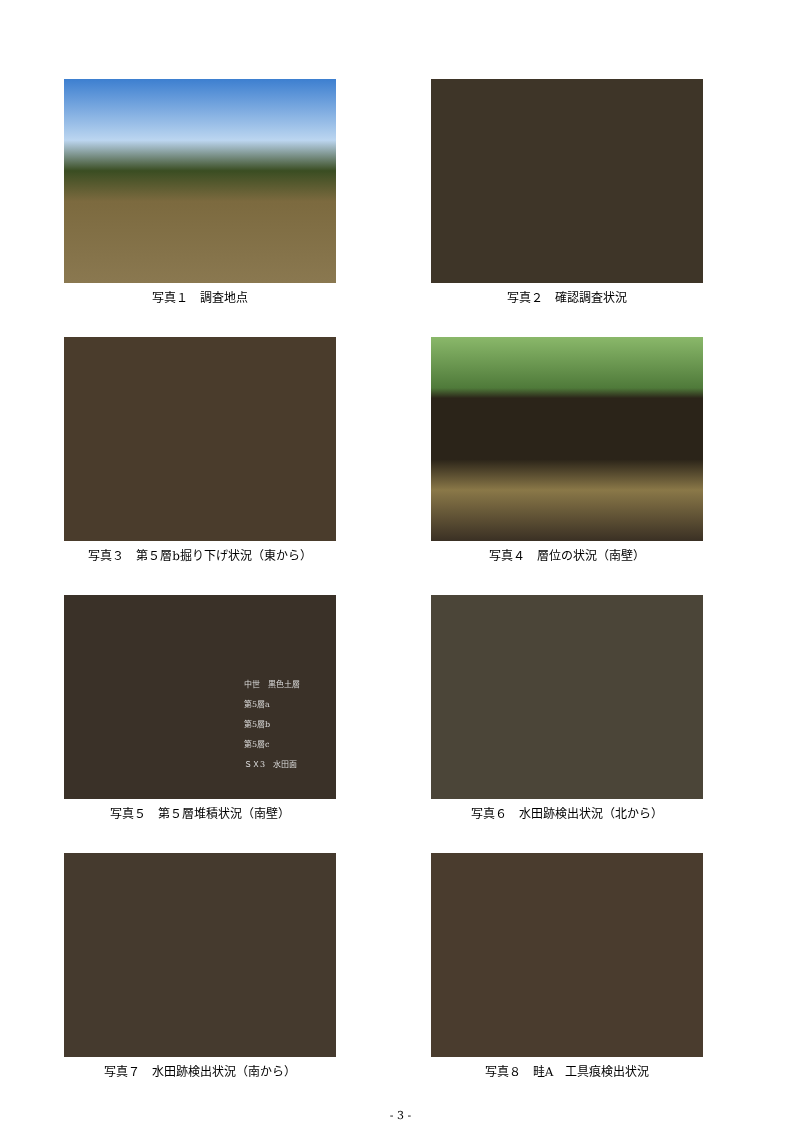写真１　調査地点
写真２　確認調査状況
写真３　第５層b掘り下げ状況（東から）
写真４　層位の状況（南壁）
中世　黒色土層
第5層a
第5層b
第5層c
ＳＸ3　水田面
写真５　第５層堆積状況（南壁）
写真６　水田跡検出状況（北から）
写真７　水田跡検出状況（南から）
写真８　畦A　工具痕検出状況
- 3 -